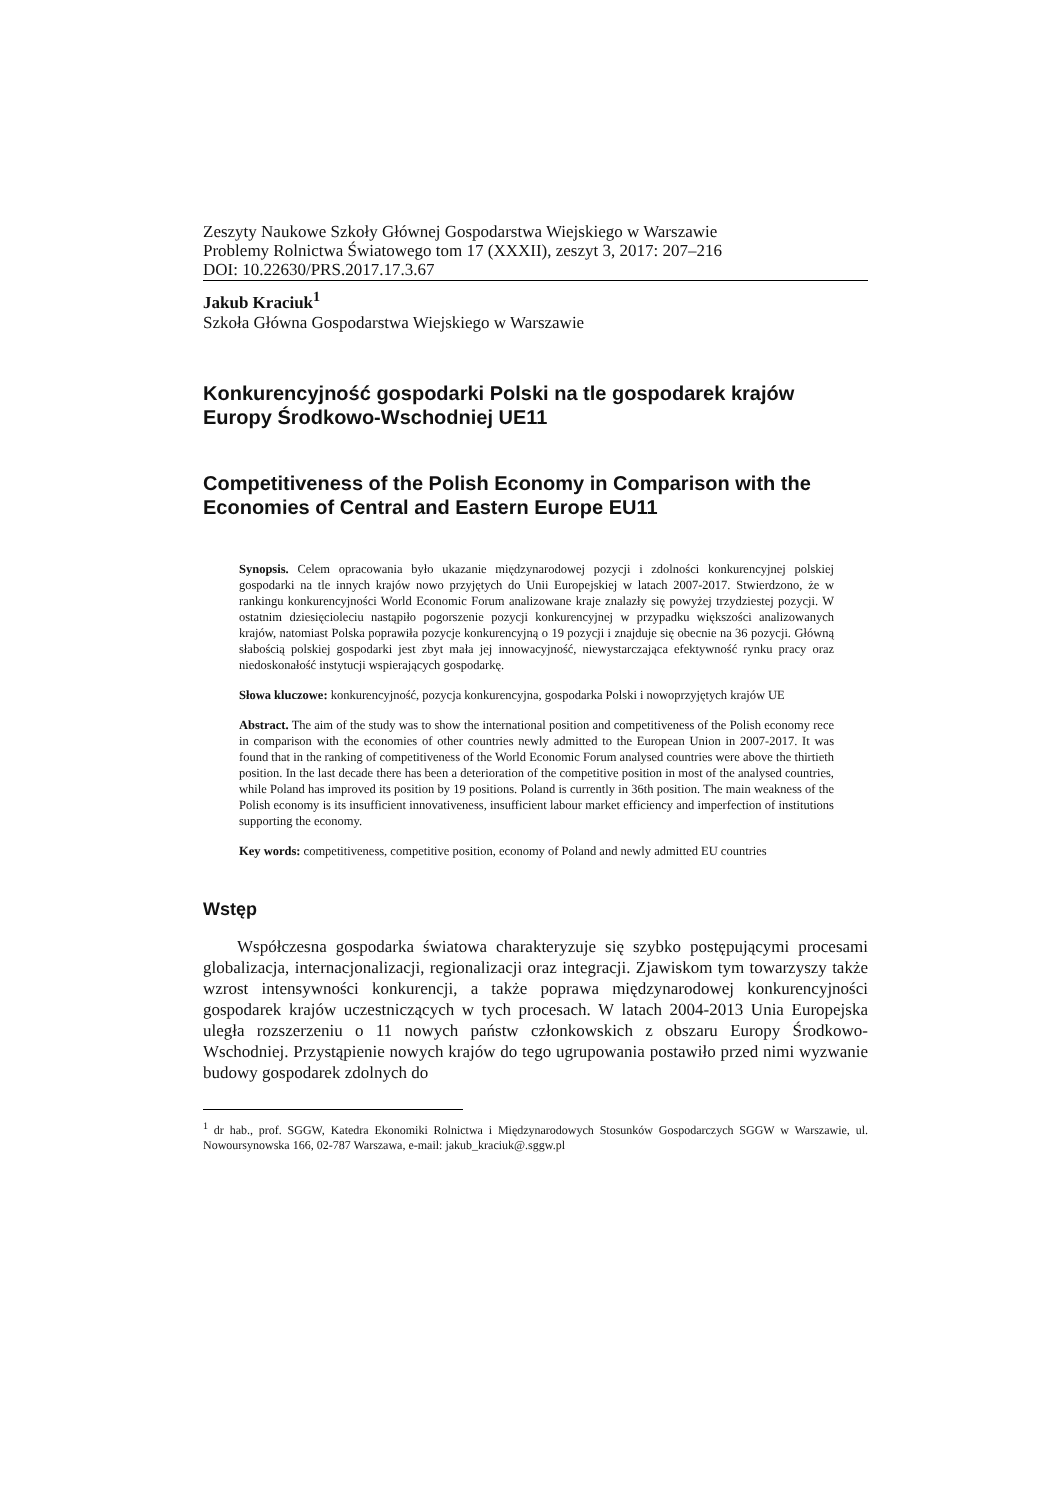Zeszyty Naukowe Szkoły Głównej Gospodarstwa Wiejskiego w Warszawie
Problemy Rolnictwa Światowego tom 17 (XXXII), zeszyt 3, 2017: 207–216
DOI: 10.22630/PRS.2017.17.3.67
Jakub Kraciuk<sup>1</sup>
Szkoła Główna Gospodarstwa Wiejskiego w Warszawie
Konkurencyjność gospodarki Polski na tle gospodarek krajów Europy Środkowo-Wschodniej UE11
Competitiveness of the Polish Economy in Comparison with the Economies of Central and Eastern Europe EU11
Synopsis. Celem opracowania było ukazanie międzynarodowej pozycji i zdolności konkurencyjnej polskiej gospodarki na tle innych krajów nowo przyjętych do Unii Europejskiej w latach 2007-2017. Stwierdzono, że w rankingu konkurencyjności World Economic Forum analizowane kraje znalazły się powyżej trzydziestej pozycji. W ostatnim dziesięcioleciu nastąpiło pogorszenie pozycji konkurencyjnej w przypadku większości analizowanych krajów, natomiast Polska poprawiła pozycje konkurencyjną o 19 pozycji i znajduje się obecnie na 36 pozycji. Główną słabością polskiej gospodarki jest zbyt mała jej innowacyjność, niewystarczająca efektywność rynku pracy oraz niedoskonałość instytucji wspierających gospodarkę.
Słowa kluczowe: konkurencyjność, pozycja konkurencyjna, gospodarka Polski i nowoprzyjętych krajów UE
Abstract. The aim of the study was to show the international position and competitiveness of the Polish economy rece in comparison with the economies of other countries newly admitted to the European Union in 2007-2017. It was found that in the ranking of competitiveness of the World Economic Forum analysed countries were above the thirtieth position. In the last decade there has been a deterioration of the competitive position in most of the analysed countries, while Poland has improved its position by 19 positions. Poland is currently in 36th position. The main weakness of the Polish economy is its insufficient innovativeness, insufficient labour market efficiency and imperfection of institutions supporting the economy.
Key words: competitiveness, competitive position, economy of Poland and newly admitted EU countries
Wstęp
Współczesna gospodarka światowa charakteryzuje się szybko postępującymi procesami globalizacja, internacjonalizacji, regionalizacji oraz integracji. Zjawiskom tym towarzyszy także wzrost intensywności konkurencji, a także poprawa międzynarodowej konkurencyjności gospodarek krajów uczestniczących w tych procesach. W latach 2004-2013 Unia Europejska uległa rozszerzeniu o 11 nowych państw członkowskich z obszaru Europy Środkowo-Wschodniej. Przystąpienie nowych krajów do tego ugrupowania postawiło przed nimi wyzwanie budowy gospodarek zdolnych do
<sup>1</sup> dr hab., prof. SGGW, Katedra Ekonomiki Rolnictwa i Międzynarodowych Stosunków Gospodarczych SGGW w Warszawie, ul. Nowoursynowska 166, 02-787 Warszawa, e-mail: jakub_kraciuk@.sggw.pl